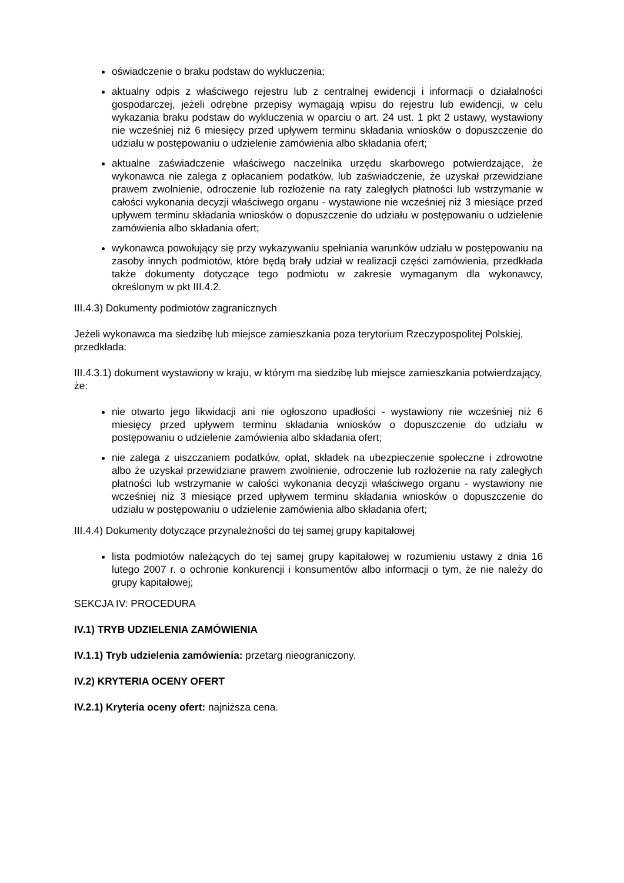oświadczenie o braku podstaw do wykluczenia;
aktualny odpis z właściwego rejestru lub z centralnej ewidencji i informacji o działalności gospodarczej, jeżeli odrębne przepisy wymagają wpisu do rejestru lub ewidencji, w celu wykazania braku podstaw do wykluczenia w oparciu o art. 24 ust. 1 pkt 2 ustawy, wystawiony nie wcześniej niż 6 miesięcy przed upływem terminu składania wniosków o dopuszczenie do udziału w postępowaniu o udzielenie zamówienia albo składania ofert;
aktualne zaświadczenie właściwego naczelnika urzędu skarbowego potwierdzające, że wykonawca nie zalega z opłacaniem podatków, lub zaświadczenie, że uzyskał przewidziane prawem zwolnienie, odroczenie lub rozłożenie na raty zaległych płatności lub wstrzymanie w całości wykonania decyzji właściwego organu - wystawione nie wcześniej niż 3 miesiące przed upływem terminu składania wniosków o dopuszczenie do udziału w postępowaniu o udzielenie zamówienia albo składania ofert;
wykonawca powołujący się przy wykazywaniu spełniania warunków udziału w postępowaniu na zasoby innych podmiotów, które będą brały udział w realizacji części zamówienia, przedkłada także dokumenty dotyczące tego podmiotu w zakresie wymaganym dla wykonawcy, określonym w pkt III.4.2.
III.4.3) Dokumenty podmiotów zagranicznych
Jeżeli wykonawca ma siedzibę lub miejsce zamieszkania poza terytorium Rzeczypospolitej Polskiej, przedkłada:
III.4.3.1) dokument wystawiony w kraju, w którym ma siedzibę lub miejsce zamieszkania potwierdzający, że:
nie otwarto jego likwidacji ani nie ogłoszono upadłości - wystawiony nie wcześniej niż 6 miesięcy przed upływem terminu składania wniosków o dopuszczenie do udziału w postępowaniu o udzielenie zamówienia albo składania ofert;
nie zalega z uiszczaniem podatków, opłat, składek na ubezpieczenie społeczne i zdrowotne albo że uzyskał przewidziane prawem zwolnienie, odroczenie lub rozłożenie na raty zaległych płatności lub wstrzymanie w całości wykonania decyzji właściwego organu - wystawiony nie wcześniej niż 3 miesiące przed upływem terminu składania wniosków o dopuszczenie do udziału w postępowaniu o udzielenie zamówienia albo składania ofert;
III.4.4) Dokumenty dotyczące przynależności do tej samej grupy kapitałowej
lista podmiotów należących do tej samej grupy kapitałowej w rozumieniu ustawy z dnia 16 lutego 2007 r. o ochronie konkurencji i konsumentów albo informacji o tym, że nie należy do grupy kapitałowej;
SEKCJA IV: PROCEDURA
IV.1) TRYB UDZIELENIA ZAMÓWIENIA
IV.1.1) Tryb udzielenia zamówienia: przetarg nieograniczony.
IV.2) KRYTERIA OCENY OFERT
IV.2.1) Kryteria oceny ofert: najniższa cena.